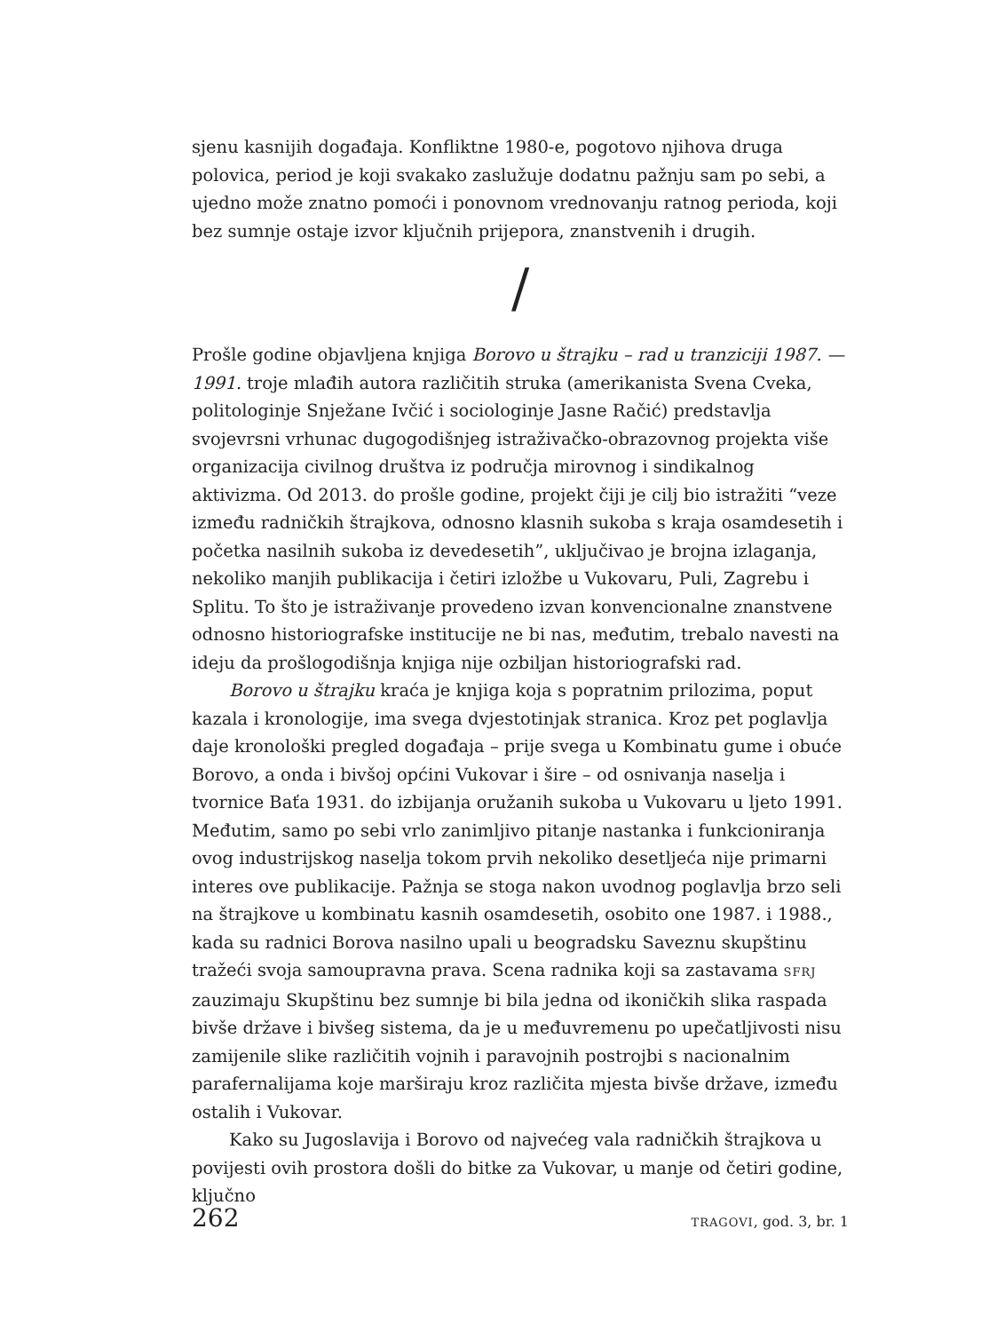sjenu kasnijih događaja. Konfliktne 1980-e, pogotovo njihova druga polovica, period je koji svakako zaslužuje dodatnu pažnju sam po sebi, a ujedno može znatno pomoći i ponovnom vrednovanju ratnog perioda, koji bez sumnje ostaje izvor ključnih prijepora, znanstvenih i drugih.
/
Prošle godine objavljena knjiga Borovo u štrajku – rad u tranziciji 1987. — 1991. troje mlađih autora različitih struka (amerikanista Svena Cveka, politologinje Snježane Ivčić i sociologinje Jasne Račić) predstavlja svojevrsni vrhunac dugogodišnjeg istraživačko-obrazovnog projekta više organizacija civilnog društva iz područja mirovnog i sindikalnog aktivizma. Od 2013. do prošle godine, projekt čiji je cilj bio istražiti “veze između radničkih štrajkova, odnosno klasnih sukoba s kraja osamdesetih i početka nasilnih sukoba iz devedesetih”, uključivao je brojna izlaganja, nekoliko manjih publikacija i četiri izložbe u Vukovaru, Puli, Zagrebu i Splitu. To što je istraživanje provedeno izvan konvencionalne znanstvene odnosno historiografske institucije ne bi nas, međutim, trebalo navesti na ideju da prošlogodišnja knjiga nije ozbiljan historiografski rad.
Borovo u štrajku kraća je knjiga koja s popratnim prilozima, poput kazala i kronologije, ima svega dvjestotinjak stranica. Kroz pet poglavlja daje kronološki pregled događaja – prije svega u Kombinatu gume i obuće Borovo, a onda i bivšoj općini Vukovar i šire – od osnivanja naselja i tvornice Baťa 1931. do izbijanja oružanih sukoba u Vukovaru u ljeto 1991. Međutim, samo po sebi vrlo zanimljivo pitanje nastanka i funkcioniranja ovog industrijskog naselja tokom prvih nekoliko desetljeća nije primarni interes ove publikacije. Pažnja se stoga nakon uvodnog poglavlja brzo seli na štrajkove u kombinatu kasnih osamdesetih, osobito one 1987. i 1988., kada su radnici Borova nasilno upali u beogradsku Saveznu skupštinu tražeći svoja samoupravna prava. Scena radnika koji sa zastavama SFRJ zauzimaju Skupštinu bez sumnje bi bila jedna od ikoničkih slika raspada bivše države i bivšeg sistema, da je u međuvremenu po upečatljivosti nisu zamijenile slike različitih vojnih i paravojnih postrojbi s nacionalnim parafernalijama koje marširaju kroz različita mjesta bivše države, između ostalih i Vukovar.
Kako su Jugoslavija i Borovo od najvećeg vala radničkih štrajkova u povijesti ovih prostora došli do bitke za Vukovar, u manje od četiri godine, ključno
262 TRAGOVI, god. 3, br. 1